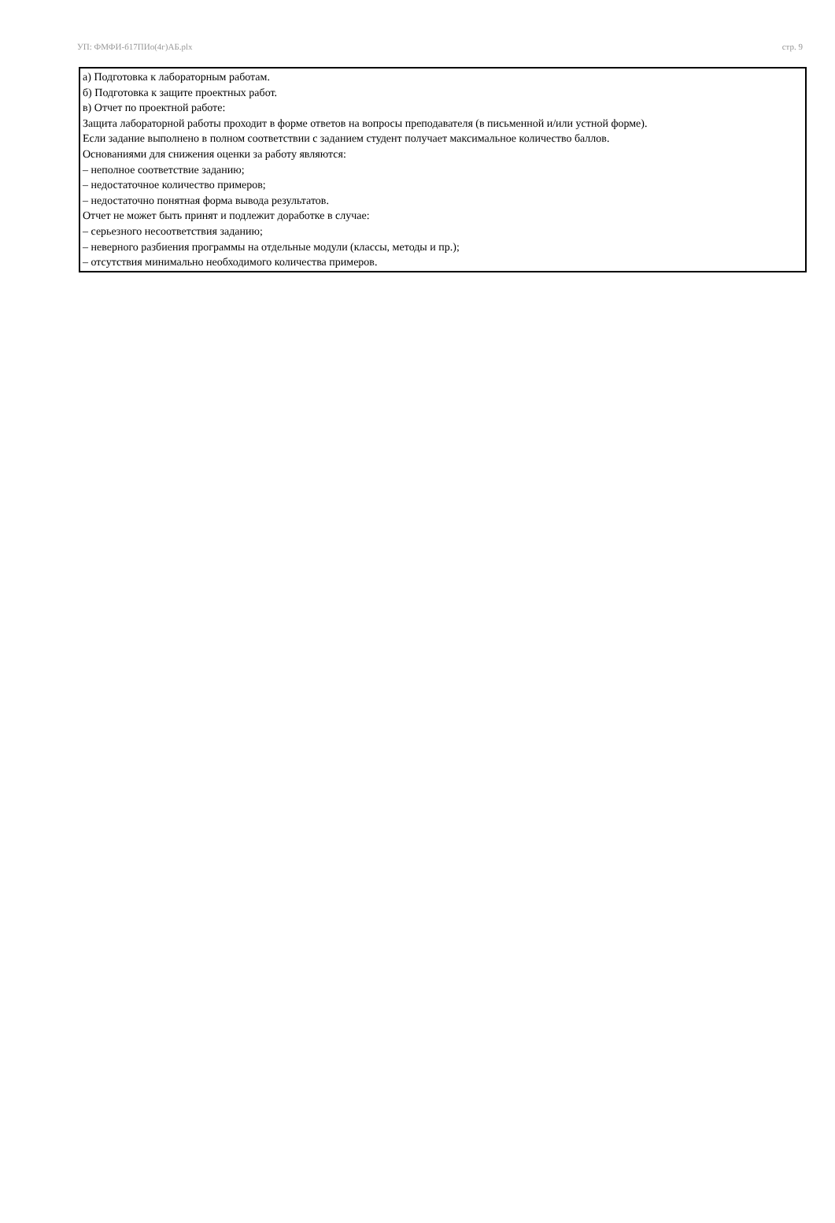УП: ФМФИ-б17ПИо(4г)АБ.plx стр. 9
а) Подготовка к лабораторным работам.
б) Подготовка к защите проектных работ.
в) Отчет по проектной работе:
Защита лабораторной работы проходит в форме ответов на вопросы преподавателя (в письменной и/или устной форме).
Если задание выполнено в полном соответствии с заданием студент получает максимальное количество баллов.
Основаниями для снижения оценки за работу являются:
– неполное соответствие заданию;
– недостаточное количество примеров;
– недостаточно понятная форма вывода результатов.
Отчет не может быть принят и подлежит доработке в случае:
– серьезного несоответствия заданию;
– неверного разбиения программы на отдельные модули (классы, методы и пр.);
– отсутствия минимально необходимого количества примеров.